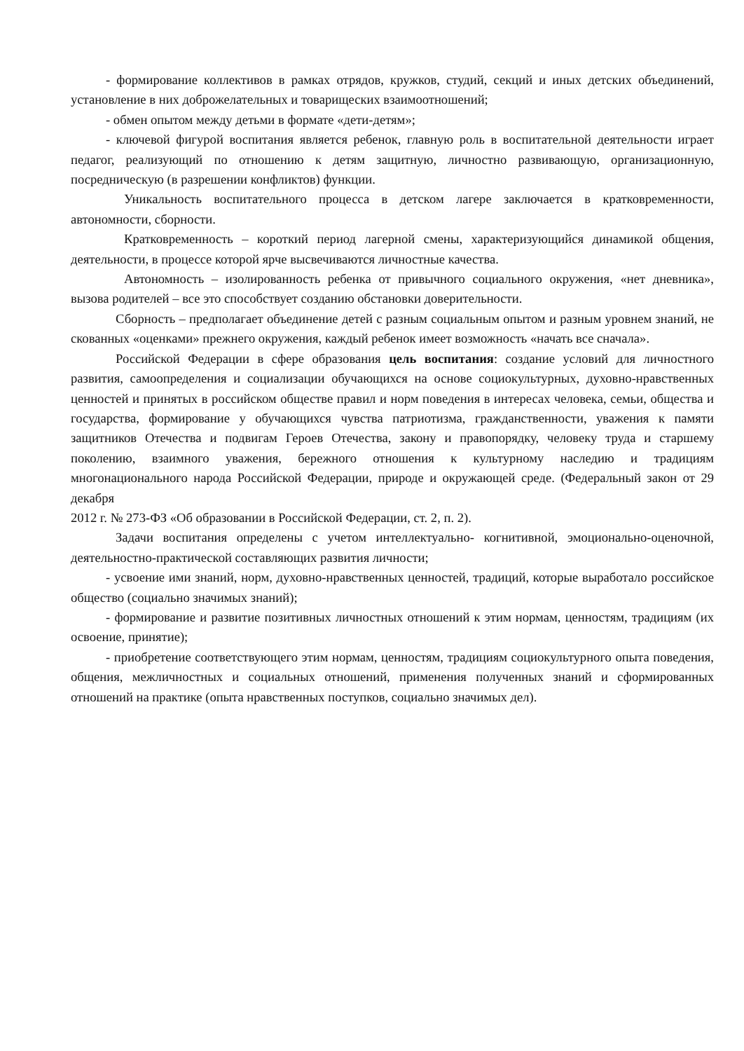- формирование коллективов в рамках отрядов, кружков, студий, секций и иных детских объединений, установление в них доброжелательных и товарищеских взаимоотношений;
- обмен опытом между детьми в формате «дети-детям»;
- ключевой фигурой воспитания является ребенок, главную роль в воспитательной деятельности играет педагог, реализующий по отношению к детям защитную, личностно развивающую, организационную, посредническую (в разрешении конфликтов) функции.
Уникальность воспитательного процесса в детском лагере заключается в кратковременности, автономности, сборности.
Кратковременность – короткий период лагерной смены, характеризующийся динамикой общения, деятельности, в процессе которой ярче высвечиваются личностные качества.
Автономность – изолированность ребенка от привычного социального окружения, «нет дневника», вызова родителей – все это способствует созданию обстановки доверительности.
Сборность – предполагает объединение детей с разным социальным опытом и разным уровнем знаний, не скованных «оценками» прежнего окружения, каждый ребенок имеет возможность «начать все сначала».
Российской Федерации в сфере образования цель воспитания: создание условий для личностного развития, самоопределения и социализации обучающихся на основе социокультурных, духовно-нравственных ценностей и принятых в российском обществе правил и норм поведения в интересах человека, семьи, общества и государства, формирование у обучающихся чувства патриотизма, гражданственности, уважения к памяти защитников Отечества и подвигам Героев Отечества, закону и правопорядку, человеку труда и старшему поколению, взаимного уважения, бережного отношения к культурному наследию и традициям многонационального народа Российской Федерации, природе и окружающей среде. (Федеральный закон от 29 декабря
2012 г. № 273-ФЗ «Об образовании в Российской Федерации, ст. 2, п. 2).
Задачи воспитания определены с учетом интеллектуально- когнитивной, эмоционально-оценочной, деятельностно-практической составляющих развития личности;
- усвоение ими знаний, норм, духовно-нравственных ценностей, традиций, которые выработало российское общество (социально значимых знаний);
- формирование и развитие позитивных личностных отношений к этим нормам, ценностям, традициям (их освоение, принятие);
- приобретение соответствующего этим нормам, ценностям, традициям социокультурного опыта поведения, общения, межличностных и социальных отношений, применения полученных знаний и сформированных отношений на практике (опыта нравственных поступков, социально значимых дел).